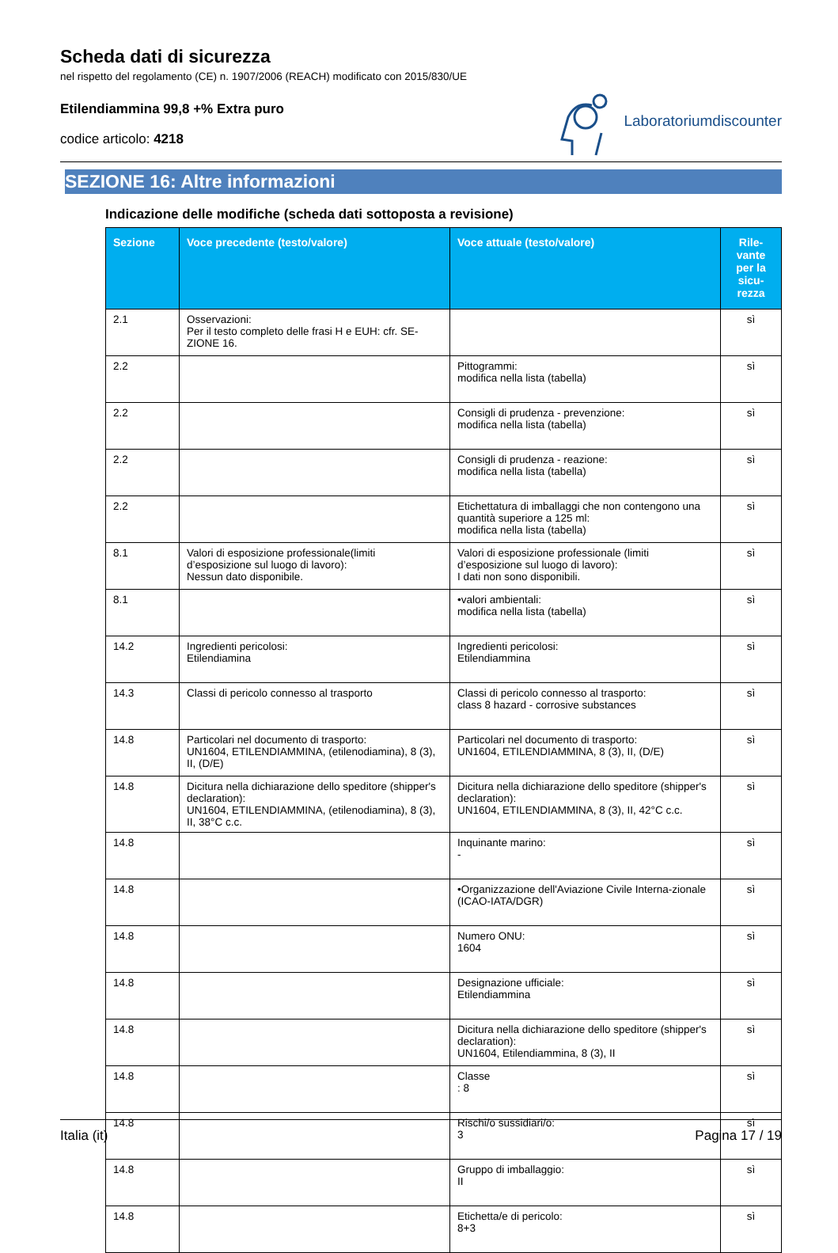Scheda dati di sicurezza
nel rispetto del regolamento (CE) n. 1907/2006 (REACH) modificato con 2015/830/UE
Etilendiammina 99,8 +% Extra puro
codice articolo: 4218
Laboratoriumdiscounter
SEZIONE 16: Altre informazioni
Indicazione delle modifiche (scheda dati sottoposta a revisione)
| Sezione | Voce precedente (testo/valore) | Voce attuale (testo/valore) | Rile- vante per la sicu- rezza |
| --- | --- | --- | --- |
| 2.1 | Osservazioni: Per il testo completo delle frasi H e EUH: cfr. SE-ZIONE 16. | | sì |
| 2.2 | | Pittogrammi: modifica nella lista (tabella) | sì |
| 2.2 | | Consigli di prudenza - prevenzione: modifica nella lista (tabella) | sì |
| 2.2 | | Consigli di prudenza - reazione: modifica nella lista (tabella) | sì |
| 2.2 | | Etichettatura di imballaggi che non contengono una quantità superiore a 125 ml: modifica nella lista (tabella) | sì |
| 8.1 | Valori di esposizione professionale(limiti d’esposizione sul luogo di lavoro): Nessun dato disponibile. | Valori di esposizione professionale (limiti d’esposizione sul luogo di lavoro): I dati non sono disponibili. | sì |
| 8.1 | | •valori ambientali: modifica nella lista (tabella) | sì |
| 14.2 | Ingredienti pericolosi: Etilendiamina | Ingredienti pericolosi: Etilendiammina | sì |
| 14.3 | Classi di pericolo connesso al trasporto | Classi di pericolo connesso al trasporto: class 8 hazard - corrosive substances | sì |
| 14.8 | Particolari nel documento di trasporto: UN1604, ETILENDIAMMINA, (etilenodiamina), 8 (3), II, (D/E) | Particolari nel documento di trasporto: UN1604, ETILENDIAMMINA, 8 (3), II, (D/E) | sì |
| 14.8 | Dicitura nella dichiarazione dello speditore (shipper's declaration): UN1604, ETILENDIAMMINA, (etilenodiamina), 8 (3), II, 38°C c.c. | Dicitura nella dichiarazione dello speditore (shipper's declaration): UN1604, ETILENDIAMMINA, 8 (3), II, 42°C c.c. | sì |
| 14.8 | | Inquinante marino: - | sì |
| 14.8 | | •Organizzazione dell'Aviazione Civile Interna-zionale (ICAO-IATA/DGR) | sì |
| 14.8 | | Numero ONU: 1604 | sì |
| 14.8 | | Designazione ufficiale: Etilendiammina | sì |
| 14.8 | | Dicitura nella dichiarazione dello speditore (shipper's declaration): UN1604, Etilendiammina, 8 (3), II | sì |
| 14.8 | | Classe : 8 | sì |
| 14.8 | | Rischi/o sussidiari/o: 3 | sì |
| 14.8 | | Gruppo di imballaggio: II | sì |
| 14.8 | | Etichetta/e di pericolo: 8+3 | sì |
Italia (it) Pagina 17 / 19